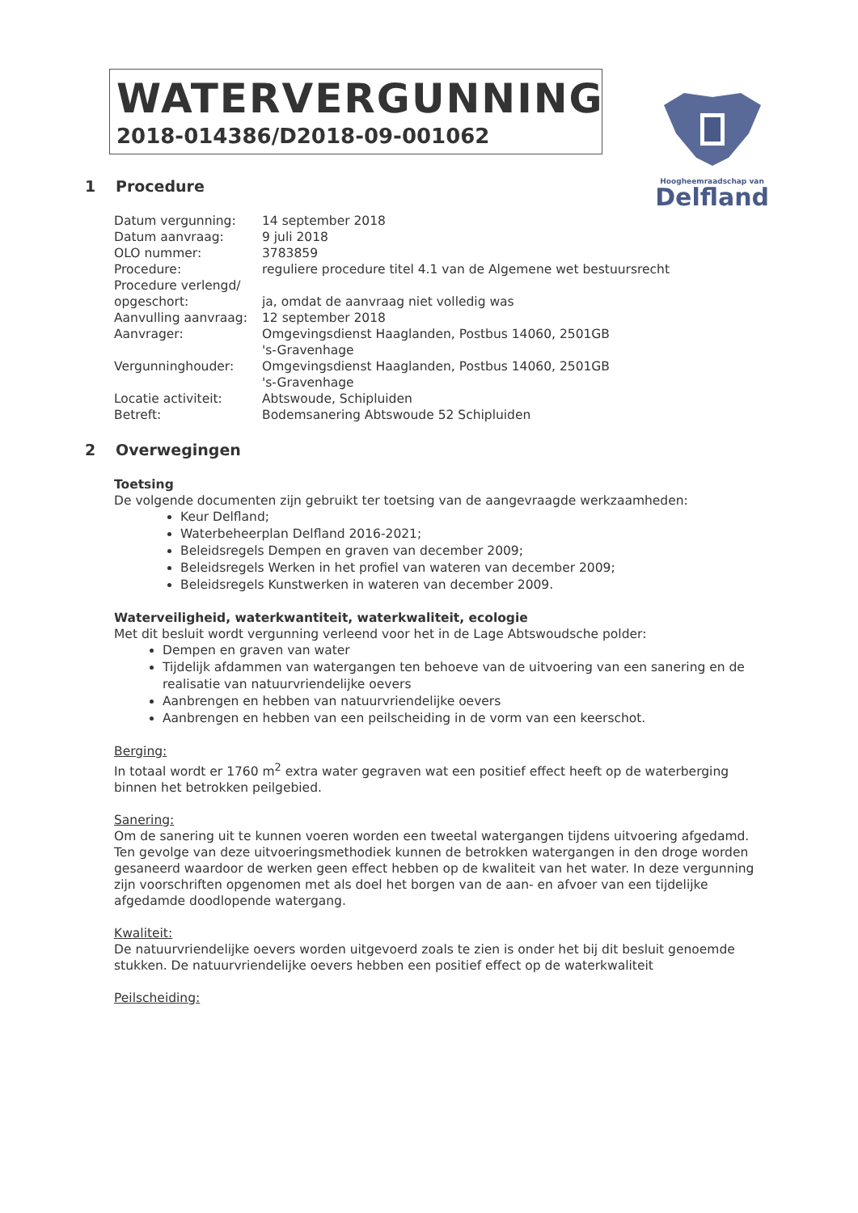WATERVERGUNNING
2018-014386/D2018-09-001062
Hoogheemraadschap van
Delfland
1 Procedure
| Datum vergunning: | 14 september 2018 |
| Datum aanvraag: | 9 juli 2018 |
| OLO nummer: | 3783859 |
| Procedure: | reguliere procedure titel 4.1 van de Algemene wet bestuursrecht |
| Procedure verlengd/ opgeschort: | ja, omdat de aanvraag niet volledig was |
| Aanvulling aanvraag: | 12 september 2018 |
| Aanvrager: | Omgevingsdienst Haaglanden, Postbus 14060, 2501GB 's-Gravenhage |
| Vergunninghouder: | Omgevingsdienst Haaglanden, Postbus 14060, 2501GB 's-Gravenhage |
| Locatie activiteit: | Abtswoude, Schipluiden |
| Betreft: | Bodemsanering Abtswoude 52 Schipluiden |
2 Overwegingen
Toetsing
De volgende documenten zijn gebruikt ter toetsing van de aangevraagde werkzaamheden:
Keur Delfland;
Waterbeheerplan Delfland 2016-2021;
Beleidsregels Dempen en graven van december 2009;
Beleidsregels Werken in het profiel van wateren van december 2009;
Beleidsregels Kunstwerken in wateren van december 2009.
Waterveiligheid, waterkwantiteit, waterkwaliteit, ecologie
Met dit besluit wordt vergunning verleend voor het in de Lage Abtswoudsche polder:
Dempen en graven van water
Tijdelijk afdammen van watergangen ten behoeve van de uitvoering van een sanering en de realisatie van natuurvriendelijke oevers
Aanbrengen en hebben van natuurvriendelijke oevers
Aanbrengen en hebben van een peilscheiding in de vorm van een keerschot.
Berging:
In totaal wordt er 1760 m<sup>2</sup> extra water gegraven wat een positief effect heeft op de waterberging binnen het betrokken peilgebied.
Sanering:
Om de sanering uit te kunnen voeren worden een tweetal watergangen tijdens uitvoering afgedamd. Ten gevolge van deze uitvoeringsmethodiek kunnen de betrokken watergangen in den droge worden gesaneerd waardoor de werken geen effect hebben op de kwaliteit van het water. In deze vergunning zijn voorschriften opgenomen met als doel het borgen van de aan- en afvoer van een tijdelijke afgedamde doodlopende watergang.
Kwaliteit:
De natuurvriendelijke oevers worden uitgevoerd zoals te zien is onder het bij dit besluit genoemde stukken. De natuurvriendelijke oevers hebben een positief effect op de waterkwaliteit
Peilscheiding: